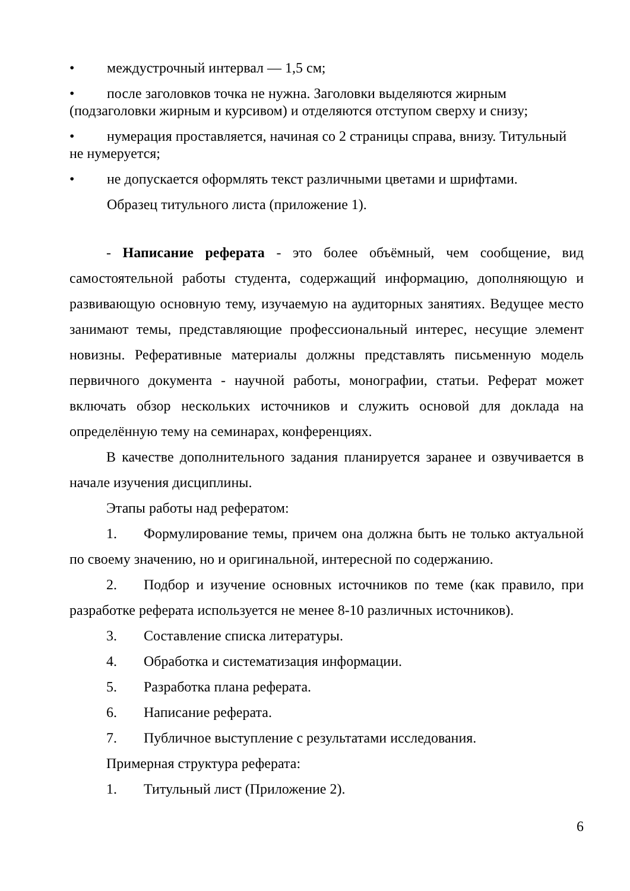• междустрочный интервал — 1,5 см;
• после заголовков точка не нужна. Заголовки выделяются жирным (подзаголовки жирным и курсивом) и отделяются отступом сверху и снизу;
• нумерация проставляется, начиная со 2 страницы справа, внизу. Титульный не нумеруется;
• не допускается оформлять текст различными цветами и шрифтами.
Образец титульного листа (приложение 1).
- Написание реферата - это более объёмный, чем сообщение, вид самостоятельной работы студента, содержащий информацию, дополняющую и развивающую основную тему, изучаемую на аудиторных занятиях. Ведущее место занимают темы, представляющие профессиональный интерес, несущие элемент новизны. Реферативные материалы должны представлять письменную модель первичного документа - научной работы, монографии, статьи. Реферат может включать обзор нескольких источников и служить основой для доклада на определённую тему на семинарах, конференциях.
В качестве дополнительного задания планируется заранее и озвучивается в начале изучения дисциплины.
Этапы работы над рефератом:
1. Формулирование темы, причем она должна быть не только актуальной по своему значению, но и оригинальной, интересной по содержанию.
2. Подбор и изучение основных источников по теме (как правило, при разработке реферата используется не менее 8-10 различных источников).
3. Составление списка литературы.
4. Обработка и систематизация информации.
5. Разработка плана реферата.
6. Написание реферата.
7. Публичное выступление с результатами исследования.
Примерная структура реферата:
1. Титульный лист (Приложение 2).
6